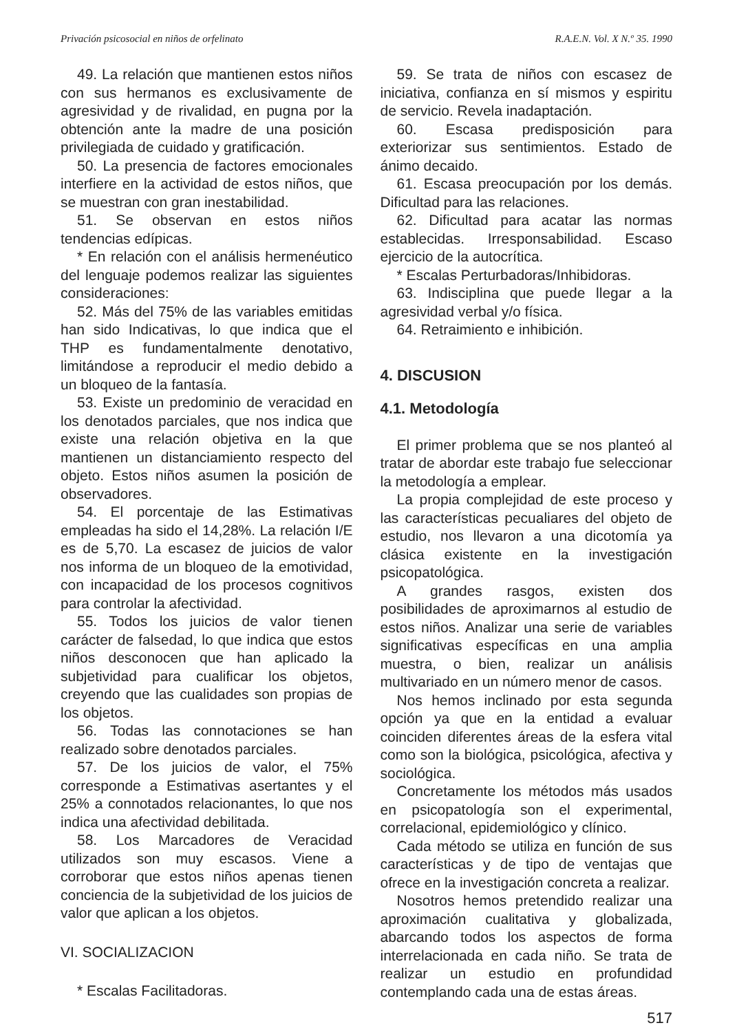Privación psicosocial en niños de orfelinato R.A.E.N. Vol. X N.º 35. 1990
49. La relación que mantienen estos niños con sus hermanos es exclusivamente de agresividad y de rivalidad, en pugna por la obtención ante la madre de una posición privilegiada de cuidado y gratificación.
50. La presencia de factores emocionales interfiere en la actividad de estos niños, que se muestran con gran inestabilidad.
51. Se observan en estos niños tendencias edípicas.
* En relación con el análisis hermenéutico del lenguaje podemos realizar las siguientes consideraciones:
52. Más del 75% de las variables emitidas han sido Indicativas, lo que indica que el THP es fundamentalmente denotativo, limitándose a reproducir el medio debido a un bloqueo de la fantasía.
53. Existe un predominio de veracidad en los denotados parciales, que nos indica que existe una relación objetiva en la que mantienen un distanciamiento respecto del objeto. Estos niños asumen la posición de observadores.
54. El porcentaje de las Estimativas empleadas ha sido el 14,28%. La relación I/E es de 5,70. La escasez de juicios de valor nos informa de un bloqueo de la emotividad, con incapacidad de los procesos cognitivos para controlar la afectividad.
55. Todos los juicios de valor tienen carácter de falsedad, lo que indica que estos niños desconocen que han aplicado la subjetividad para cualificar los objetos, creyendo que las cualidades son propias de los objetos.
56. Todas las connotaciones se han realizado sobre denotados parciales.
57. De los juicios de valor, el 75% corresponde a Estimativas asertantes y el 25% a connotados relacionantes, lo que nos indica una afectividad debilitada.
58. Los Marcadores de Veracidad utilizados son muy escasos. Viene a corroborar que estos niños apenas tienen conciencia de la subjetividad de los juicios de valor que aplican a los objetos.
VI. SOCIALIZACION
* Escalas Facilitadoras.
59. Se trata de niños con escasez de iniciativa, confianza en sí mismos y espiritu de servicio. Revela inadaptación.
60. Escasa predisposición para exteriorizar sus sentimientos. Estado de ánimo decaido.
61. Escasa preocupación por los demás. Dificultad para las relaciones.
62. Dificultad para acatar las normas establecidas. Irresponsabilidad. Escaso ejercicio de la autocrítica.
* Escalas Perturbadoras/Inhibidoras.
63. Indisciplina que puede llegar a la agresividad verbal y/o física.
64. Retraimiento e inhibición.
4. DISCUSION
4.1. Metodología
El primer problema que se nos planteó al tratar de abordar este trabajo fue seleccionar la metodología a emplear.
La propia complejidad de este proceso y las características pecualiares del objeto de estudio, nos llevaron a una dicotomía ya clásica existente en la investigación psicopatológica.
A grandes rasgos, existen dos posibilidades de aproximarnos al estudio de estos niños. Analizar una serie de variables significativas específicas en una amplia muestra, o bien, realizar un análisis multivariado en un número menor de casos.
Nos hemos inclinado por esta segunda opción ya que en la entidad a evaluar coinciden diferentes áreas de la esfera vital como son la biológica, psicológica, afectiva y sociológica.
Concretamente los métodos más usados en psicopatología son el experimental, correlacional, epidemiológico y clínico.
Cada método se utiliza en función de sus características y de tipo de ventajas que ofrece en la investigación concreta a realizar.
Nosotros hemos pretendido realizar una aproximación cualitativa y globalizada, abarcando todos los aspectos de forma interrelacionada en cada niño. Se trata de realizar un estudio en profundidad contemplando cada una de estas áreas.
517